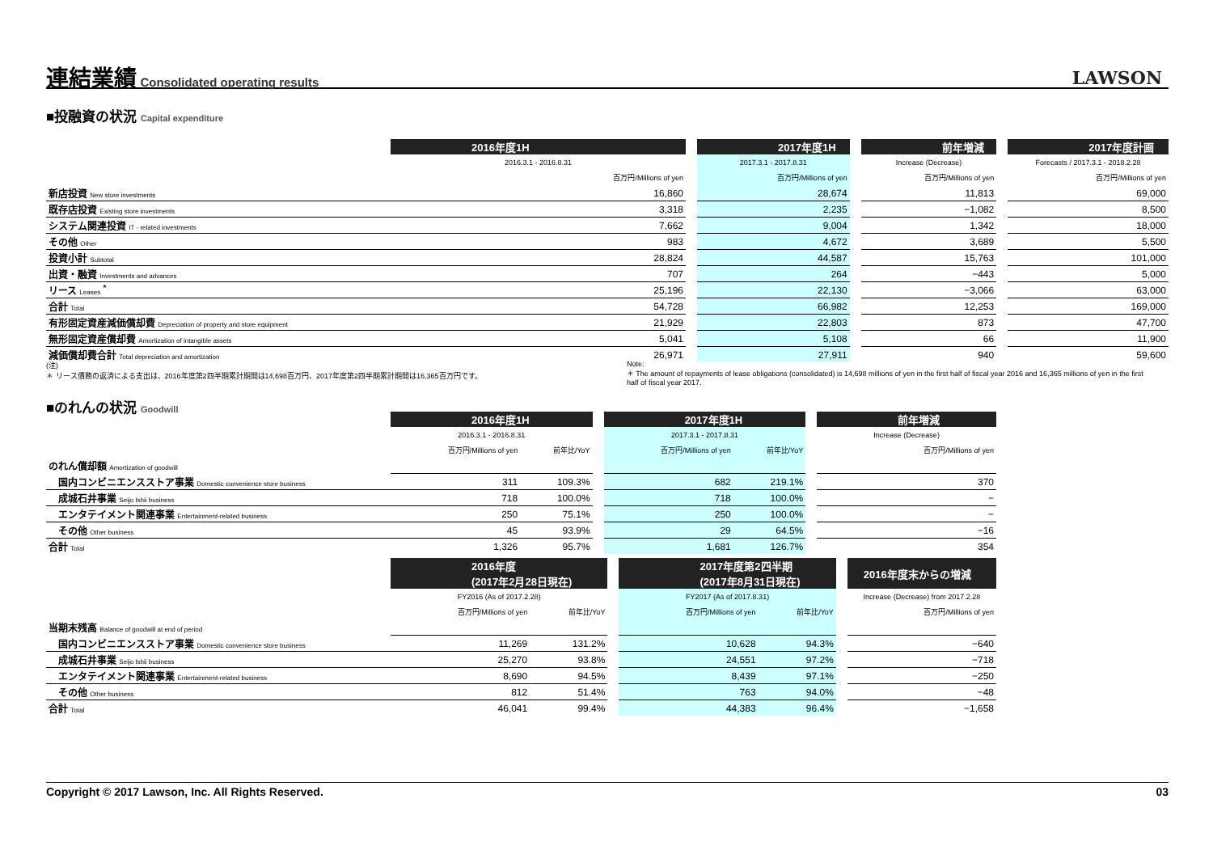連結業績
Consolidated operating results
LAWSON
■投融資の状況 Capital expenditure
| | 2016年度1H | | 2017年度1H | | 前年増減 | | 2017年度計画 |
| | 2016.3.1 - 2016.8.31 | | 2017.3.1 - 2017.8.31 | | Increase (Decrease) | | Forecasts / 2017.3.1 - 2018.2.28 |
| | 百万円/Millions of yen | | 百万円/Millions of yen | | 百万円/Millions of yen | | 百万円/Millions of yen |
| 新店投資 New store investments | 16,860 | | 28,674 | | 11,813 | | 69,000 |
| 既存店投資 Existing store investments | 3,318 | | 2,235 | | −1,082 | | 8,500 |
| システム関連投資 IT - related investments | 7,662 | | 9,004 | | 1,342 | | 18,000 |
| その他 Other | 983 | | 4,672 | | 3,689 | | 5,500 |
| 投資小計 Subtotal | 28,824 | | 44,587 | | 15,763 | | 101,000 |
| 出資・融資 Investments and advances | 707 | | 264 | | −443 | | 5,000 |
| リース Leases <sup>*</sup> | 25,196 | | 22,130 | | −3,066 | | 63,000 |
| 合計 Total | 54,728 | | 66,982 | | 12,253 | | 169,000 |
| 有形固定資産減価償却費 Depreciation of property and store equipment | 21,929 | | 22,803 | | 873 | | 47,700 |
| 無形固定資産償却費 Amortization of intangible assets | 5,041 | | 5,108 | | 66 | | 11,900 |
| 減価償却費合計 Total depreciation and amortization | 26,971 | | 27,911 | | 940 | | 59,600 |
(注)
＊ リース債務の返済による支出は、2016年度第2四半期累計期間は14,698百万円、2017年度第2四半期累計期間は16,365百万円です。
Note:
＊ The amount of repayments of lease obligations (consolidated) is 14,698 millions of yen in the first half of fiscal year 2016 and 16,365 millions of yen in the first half of fiscal year 2017.
■のれんの状況 Goodwill
| | 2016年度1H | | | 2017年度1H | | | 前年増減 |
| | 2016.3.1 - 2016.8.31 | | | 2017.3.1 - 2017.8.31 | | | Increase (Decrease) |
| | 百万円/Millions of yen | 前年比/YoY | | 百万円/Millions of yen | 前年比/YoY | | 百万円/Millions of yen |
| のれん償却額 Amortization of goodwill | | | | | | | |
| 国内コンビニエンスストア事業 Domestic convenience store business | 311 | 109.3% | | 682 | 219.1% | | 370 |
| 成城石井事業 Seijo Ishii business | 718 | 100.0% | | 718 | 100.0% | | − |
| エンタテイメント関連事業 Entertainment-related business | 250 | 75.1% | | 250 | 100.0% | | − |
| その他 Other business | 45 | 93.9% | | 29 | 64.5% | | −16 |
| 合計 Total | 1,326 | 95.7% | | 1,681 | 126.7% | | 354 |
| | 2016年度 (2017年2月28日現在) | | | 2017年度第2四半期 (2017年8月31日現在) | | | 2016年度末からの増減 |
| | FY2016 (As of 2017.2.28) | | | FY2017 (As of 2017.8.31) | | | Increase (Decrease) from 2017.2.28 |
| | 百万円/Millions of yen | 前年比/YoY | | 百万円/Millions of yen | 前年比/YoY | | 百万円/Millions of yen |
| 当期末残高 Balance of goodwill at end of period | | | | | | | |
| 国内コンビニエンスストア事業 Domestic convenience store business | 11,269 | 131.2% | | 10,628 | 94.3% | | −640 |
| 成城石井事業 Seijo Ishii business | 25,270 | 93.8% | | 24,551 | 97.2% | | −718 |
| エンタテイメント関連事業 Entertainment-related business | 8,690 | 94.5% | | 8,439 | 97.1% | | −250 |
| その他 Other business | 812 | 51.4% | | 763 | 94.0% | | −48 |
| 合計 Total | 46,041 | 99.4% | | 44,383 | 96.4% | | −1,658 |
Copyright © 2017 Lawson, Inc. All Rights Reserved. 03